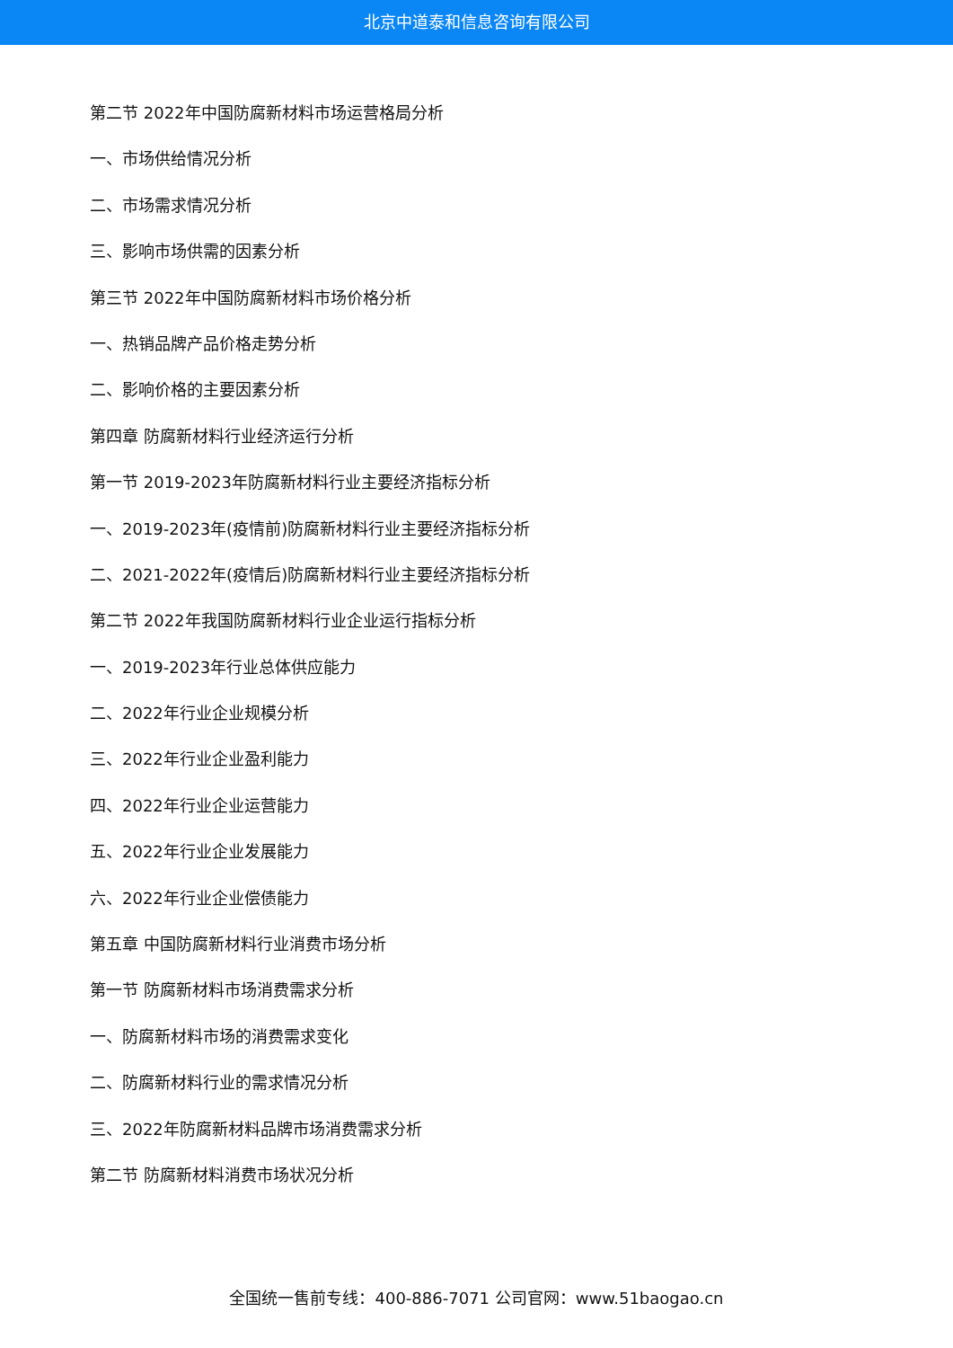北京中道泰和信息咨询有限公司
第二节 2022年中国防腐新材料市场运营格局分析
一、市场供给情况分析
二、市场需求情况分析
三、影响市场供需的因素分析
第三节 2022年中国防腐新材料市场价格分析
一、热销品牌产品价格走势分析
二、影响价格的主要因素分析
第四章 防腐新材料行业经济运行分析
第一节 2019-2023年防腐新材料行业主要经济指标分析
一、2019-2023年(疫情前)防腐新材料行业主要经济指标分析
二、2021-2022年(疫情后)防腐新材料行业主要经济指标分析
第二节 2022年我国防腐新材料行业企业运行指标分析
一、2019-2023年行业总体供应能力
二、2022年行业企业规模分析
三、2022年行业企业盈利能力
四、2022年行业企业运营能力
五、2022年行业企业发展能力
六、2022年行业企业偿债能力
第五章 中国防腐新材料行业消费市场分析
第一节 防腐新材料市场消费需求分析
一、防腐新材料市场的消费需求变化
二、防腐新材料行业的需求情况分析
三、2022年防腐新材料品牌市场消费需求分析
第二节 防腐新材料消费市场状况分析
全国统一售前专线：400-886-7071 公司官网：www.51baogao.cn